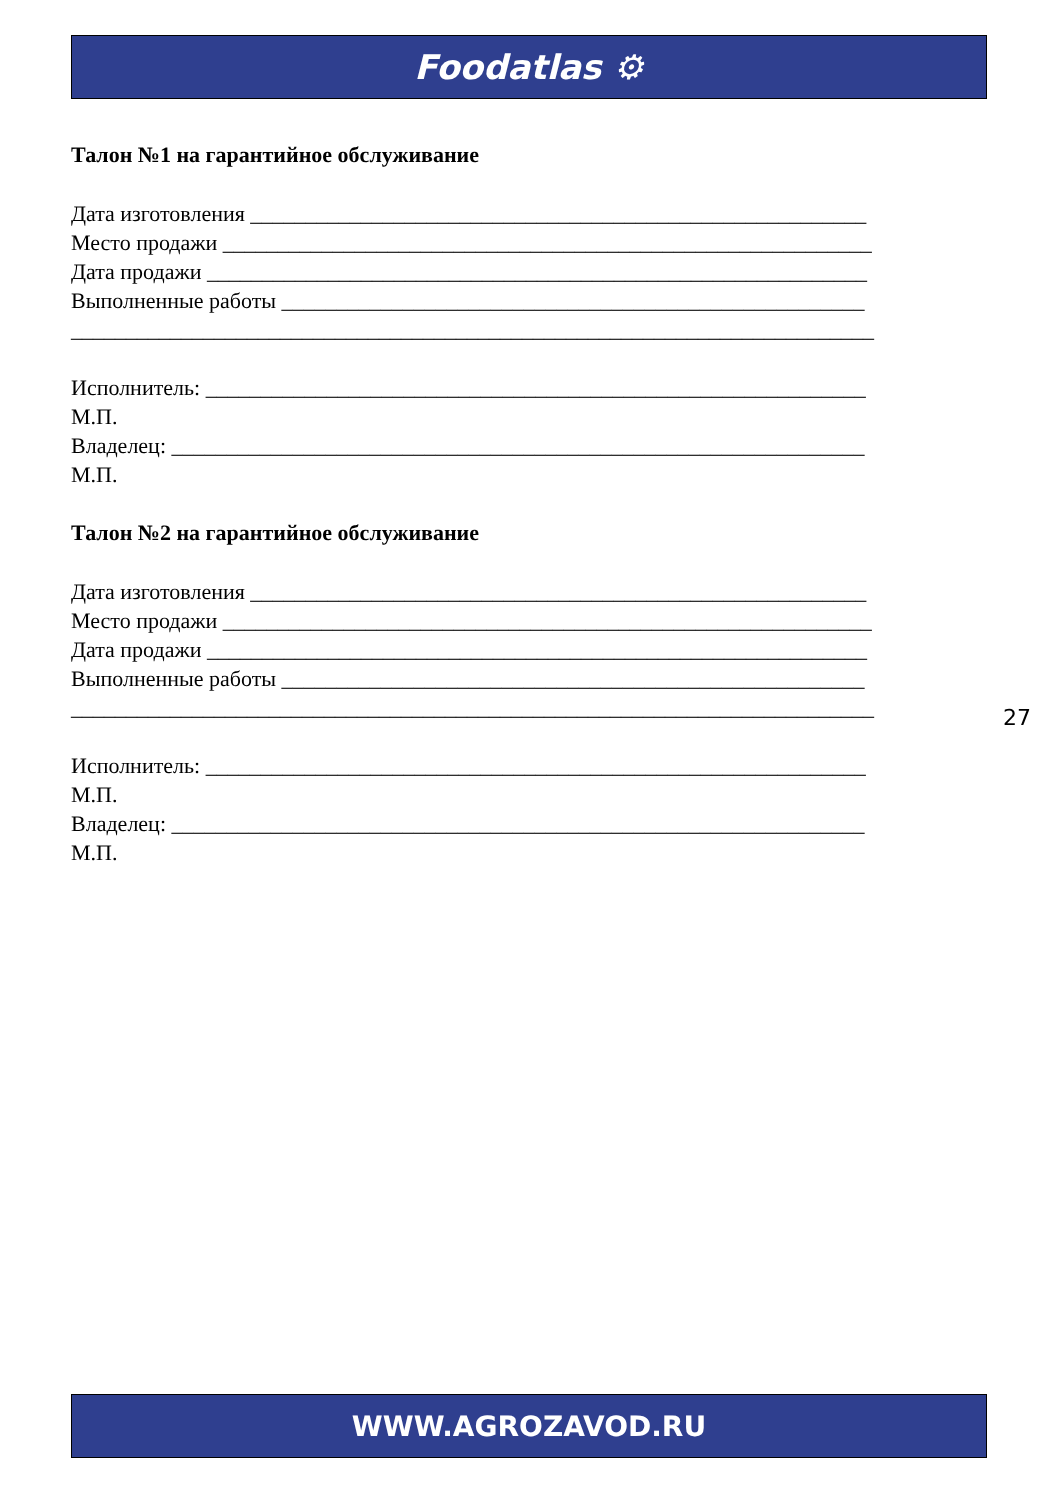Foodatlas ⚙
Талон №1 на гарантийное обслуживание
Дата изготовления ________________________________________________________
Место продажи ___________________________________________________________
Дата продажи ____________________________________________________________
Выполненные работы _____________________________________________________
_________________________________________________________________________
Исполнитель: ____________________________________________________________
М.П.
Владелец: _______________________________________________________________
М.П.
Талон №2 на гарантийное обслуживание
Дата изготовления ________________________________________________________
Место продажи ___________________________________________________________
Дата продажи ____________________________________________________________
Выполненные работы _____________________________________________________
_________________________________________________________________________
Исполнитель: ____________________________________________________________
М.П.
Владелец: _______________________________________________________________
М.П.
27
WWW.AGROZAVOD.RU